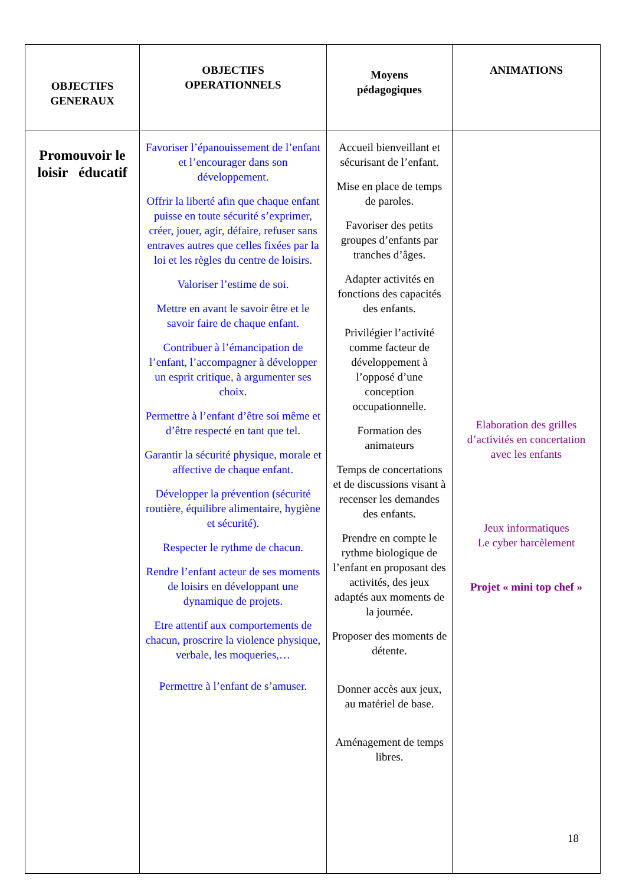| OBJECTIFS GENERAUX | OBJECTIFS OPERATIONNELS | Moyens pédagogiques | ANIMATIONS |
| --- | --- | --- | --- |
| Promouvoir le loisir éducatif | Favoriser l’épanouissement de l’enfant et l’encourager dans son développement. Offrir la liberté afin que chaque enfant puisse en toute sécurité s’exprimer, créer, jouer, agir, défaire, refuser sans entraves autres que celles fixées par la loi et les règles du centre de loisirs. Valoriser l’estime de soi. Mettre en avant le savoir être et le savoir faire de chaque enfant. Contribuer à l’émancipation de l’enfant, l’accompagner à développer un esprit critique, à argumenter ses choix. Permettre à l’enfant d’être soi même et d’être respecté en tant que tel. Garantir la sécurité physique, morale et affective de chaque enfant. Développer la prévention (sécurité routière, équilibre alimentaire, hygiène et sécurité). Respecter le rythme de chacun. Rendre l’enfant acteur de ses moments de loisirs en développant une dynamique de projets. Etre attentif aux comportements de chacun, proscrire la violence physique, verbale, les moqueries,… Permettre à l’enfant de s’amuser. | Accueil bienveillant et sécurisant de l’enfant. Mise en place de temps de paroles. Favoriser des petits groupes d’enfants par tranches d’âges. Adapter activités en fonctions des capacités des enfants. Privilégier l’activité comme facteur de développement à l’opposé d’une conception occupationnelle. Formation des animateurs Temps de concertations et de discussions visant à recenser les demandes des enfants. Prendre en compte le rythme biologique de l’enfant en proposant des activités, des jeux adaptés aux moments de la journée. Proposer des moments de détente. Donner accès aux jeux, au matériel de base. Aménagement de temps libres. | Elaboration des grilles d’activités en concertation avec les enfants Jeux informatiques Le cyber harcèlement Projet « mini top chef » |
18